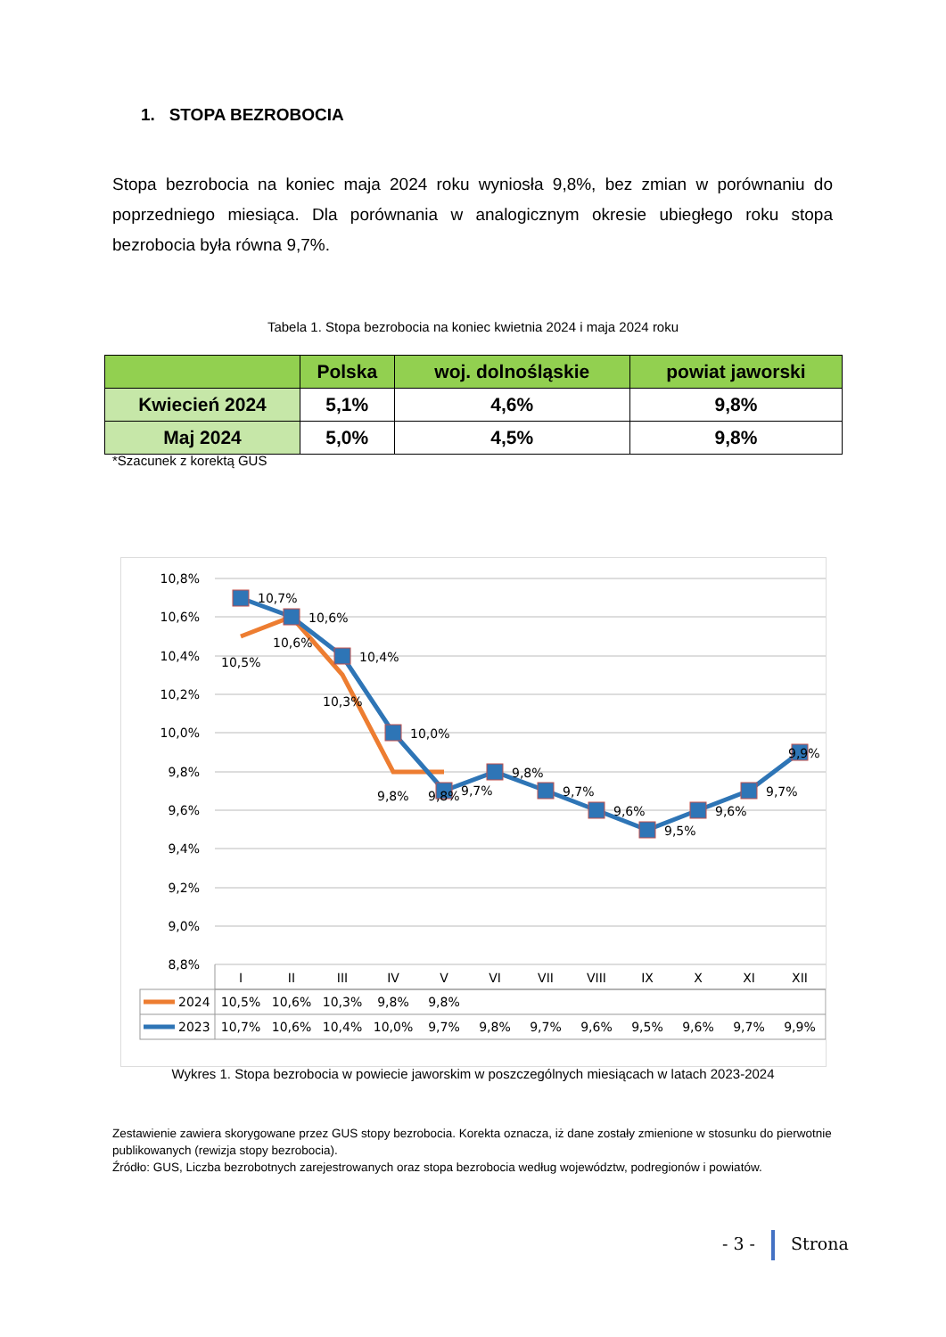1. STOPA BEZROBOCIA
Stopa bezrobocia na koniec maja 2024 roku wyniosła 9,8%, bez zmian w porównaniu do poprzedniego miesiąca. Dla porównania w analogicznym okresie ubiegłego roku stopa bezrobocia była równa 9,7%.
Tabela 1. Stopa bezrobocia na koniec kwietnia 2024 i maja 2024 roku
| | Polska | woj. dolnośląskie | powiat jaworski |
| --- | --- | --- | --- |
| Kwiecień 2024 | 5,1% | 4,6% | 9,8% |
| Maj 2024 | 5,0% | 4,5% | 9,8% |
*Szacunek z korektą GUS
10,8%
10,6%
10,4%
10,2%
10,0%
9,8%
9,6%
9,4%
9,2%
9,0%
8,8%
10,7%
10,6%
10,4%
10,0%
9,7%
9,8%
9,7%
9,6%
9,5%
9,6%
9,7%
9,9%
10,5%
10,6%
10,3%
9,8%
9,8%
I
II
III
IV
V
VI
VII
VIII
IX
X
XI
XII
10,5%
10,6%
10,3%
9,8%
9,8%
10,7%
10,6%
10,4%
10,0%
9,7%
9,8%
9,7%
9,6%
9,5%
9,6%
9,7%
9,9%
2024
2023
Wykres 1. Stopa bezrobocia w powiecie jaworskim w poszczególnych miesiącach w latach 2023-2024
Zestawienie zawiera skorygowane przez GUS stopy bezrobocia. Korekta oznacza, iż dane zostały zmienione w stosunku do pierwotnie publikowanych (rewizja stopy bezrobocia).
Źródło: GUS, Liczba bezrobotnych zarejestrowanych oraz stopa bezrobocia według województw, podregionów i powiatów.
- 3 - Strona